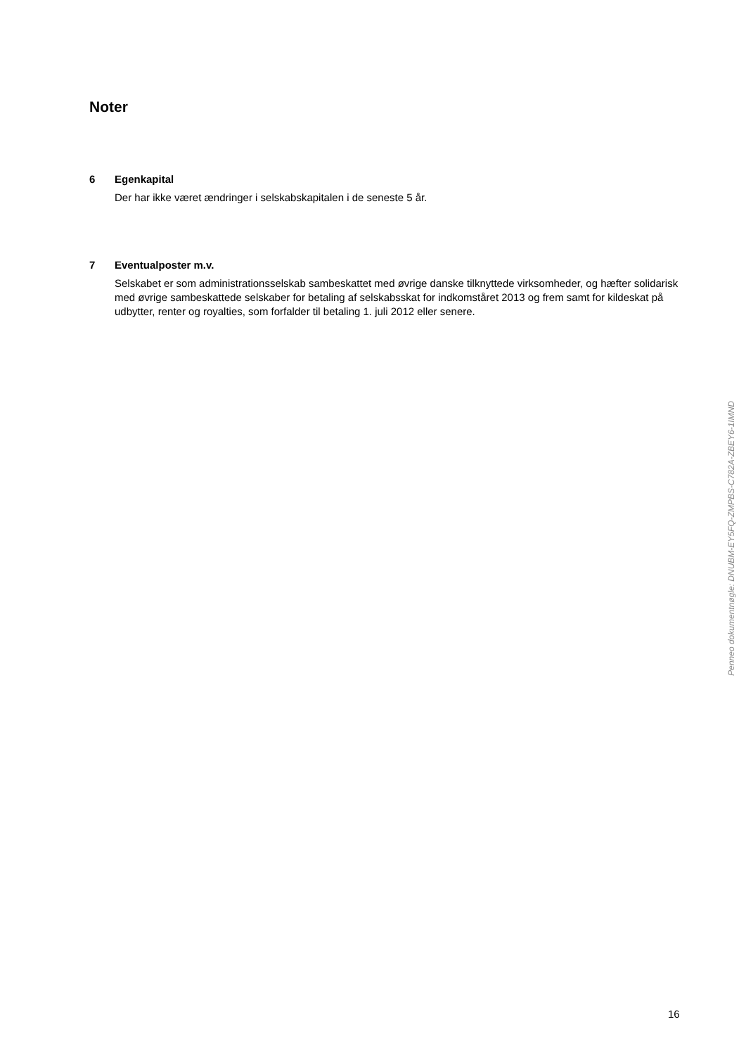Noter
6 Egenkapital
Der har ikke været ændringer i selskabskapitalen i de seneste 5 år.
7 Eventualposter m.v.
Selskabet er som administrationsselskab sambeskattet med øvrige danske tilknyttede virksomheder, og hæfter solidarisk med øvrige sambeskattede selskaber for betaling af selskabsskat for indkomståret 2013 og frem samt for kildeskat på udbytter, renter og royalties, som forfalder til betaling 1. juli 2012 eller senere.
Penneo dokumentnøgle: DNUBM-EY5FQ-ZMPBS-C782A-ZBEY6-1IMND
16